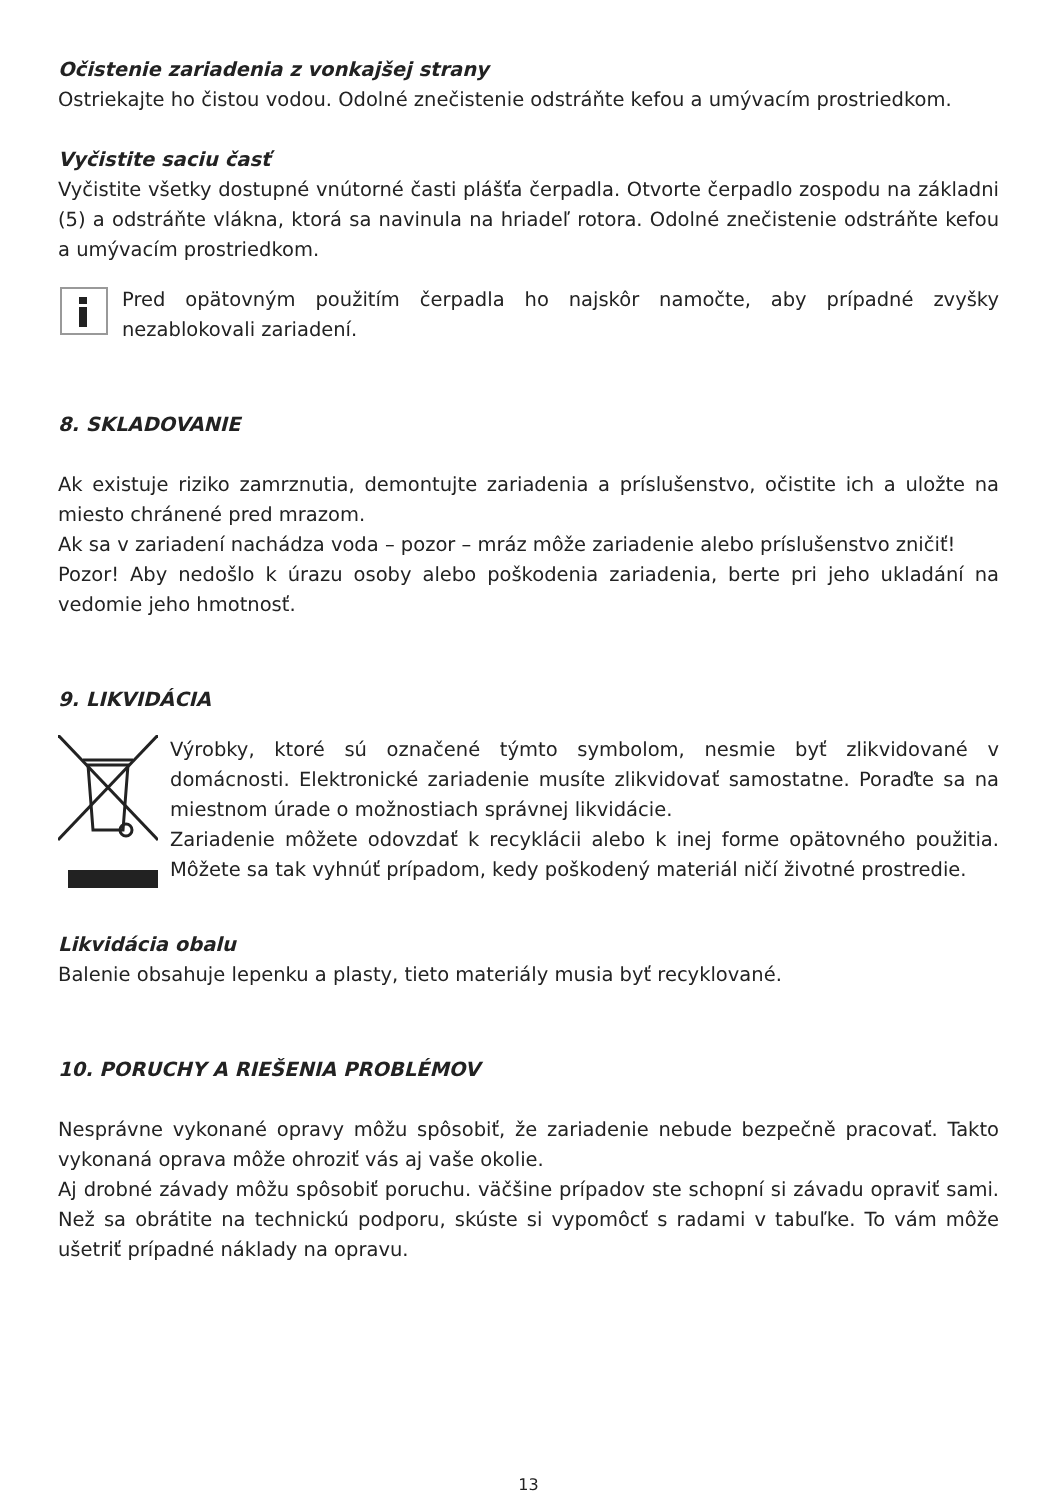Očistenie zariadenia z vonkajšej strany
Ostriekajte ho čistou vodou. Odolné znečistenie odstráňte kefou a umývacím prostriedkom.
Vyčistite saciu časť
Vyčistite všetky dostupné vnútorné časti plášťa čerpadla. Otvorte čerpadlo zospodu na základni (5) a odstráňte vlákna, ktorá sa navinula na hriadeľ rotora. Odolné znečistenie odstráňte kefou a umývacím prostriedkom.
Pred opätovným použitím čerpadla ho najskôr namočte, aby prípadné zvyšky nezablokovali zariadení.
8. SKLADOVANIE
Ak existuje riziko zamrznutia, demontujte zariadenia a príslušenstvo, očistite ich a uložte na miesto chránené pred mrazom.
Ak sa v zariadení nachádza voda – pozor – mráz môže zariadenie alebo príslušenstvo zničiť!
Pozor! Aby nedošlo k úrazu osoby alebo poškodenia zariadenia, berte pri jeho ukladání na vedomie jeho hmotnosť.
9. LIKVIDÁCIA
Výrobky, ktoré sú označené týmto symbolom, nesmie byť zlikvidované v domácnosti. Elektronické zariadenie musíte zlikvidovať samostatne. Poraďte sa na miestnom úrade o možnostiach správnej likvidácie.
Zariadenie môžete odovzdať k recyklácii alebo k inej forme opätovného použitia. Môžete sa tak vyhnúť prípadom, kedy poškodený materiál ničí životné prostredie.
Likvidácia obalu
Balenie obsahuje lepenku a plasty, tieto materiály musia byť recyklované.
10. PORUCHY A RIEŠENIA PROBLÉMOV
Nesprávne vykonané opravy môžu spôsobiť, že zariadenie nebude bezpečně pracovať. Takto vykonaná oprava môže ohroziť vás aj vaše okolie.
Aj drobné závady môžu spôsobiť poruchu. väčšine prípadov ste schopní si závadu opraviť sami. Než sa obrátite na technickú podporu, skúste si vypomôcť s radami v tabuľke. To vám môže ušetriť prípadné náklady na opravu.
13